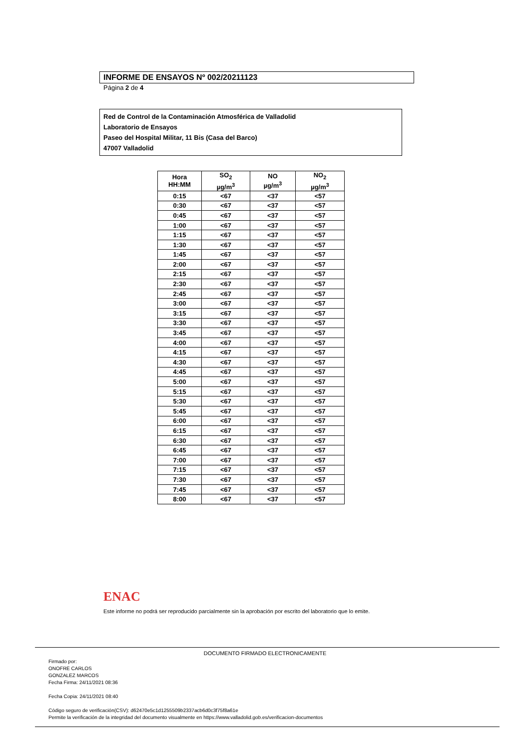INFORME DE ENSAYOS Nº 002/20211123
Página 2 de 4
Red de Control de la Contaminación Atmosférica de Valladolid
Laboratorio de Ensayos
Paseo del Hospital Militar, 11 Bis (Casa del Barco)
47007 Valladolid
| Hora HH:MM | SO<sub>2</sub> µg/m<sup>3</sup> | NO µg/m<sup>3</sup> | NO<sub>2</sub> µg/m<sup>3</sup> |
| --- | --- | --- | --- |
| 0:15 | <67 | <37 | <57 |
| 0:30 | <67 | <37 | <57 |
| 0:45 | <67 | <37 | <57 |
| 1:00 | <67 | <37 | <57 |
| 1:15 | <67 | <37 | <57 |
| 1:30 | <67 | <37 | <57 |
| 1:45 | <67 | <37 | <57 |
| 2:00 | <67 | <37 | <57 |
| 2:15 | <67 | <37 | <57 |
| 2:30 | <67 | <37 | <57 |
| 2:45 | <67 | <37 | <57 |
| 3:00 | <67 | <37 | <57 |
| 3:15 | <67 | <37 | <57 |
| 3:30 | <67 | <37 | <57 |
| 3:45 | <67 | <37 | <57 |
| 4:00 | <67 | <37 | <57 |
| 4:15 | <67 | <37 | <57 |
| 4:30 | <67 | <37 | <57 |
| 4:45 | <67 | <37 | <57 |
| 5:00 | <67 | <37 | <57 |
| 5:15 | <67 | <37 | <57 |
| 5:30 | <67 | <37 | <57 |
| 5:45 | <67 | <37 | <57 |
| 6:00 | <67 | <37 | <57 |
| 6:15 | <67 | <37 | <57 |
| 6:30 | <67 | <37 | <57 |
| 6:45 | <67 | <37 | <57 |
| 7:00 | <67 | <37 | <57 |
| 7:15 | <67 | <37 | <57 |
| 7:30 | <67 | <37 | <57 |
| 7:45 | <67 | <37 | <57 |
| 8:00 | <67 | <37 | <57 |
ENAC
Este informe no podrá ser reproducido parcialmente sin la aprobación por escrito del laboratorio que lo emite.
DOCUMENTO FIRMADO ELECTRONICAMENTE
Firmado por:
ONOFRE CARLOS
GONZALEZ MARCOS
Fecha Firma: 24/11/2021 08:36
Fecha Copia: 24/11/2021 08:40
Código seguro de verificación(CSV): d62470e5c1d1255509b2337acb6d0c3f75f8a61e
Permite la verificación de la integridad del documento visualmente en https://www.valladolid.gob.es/verificacion-documentos